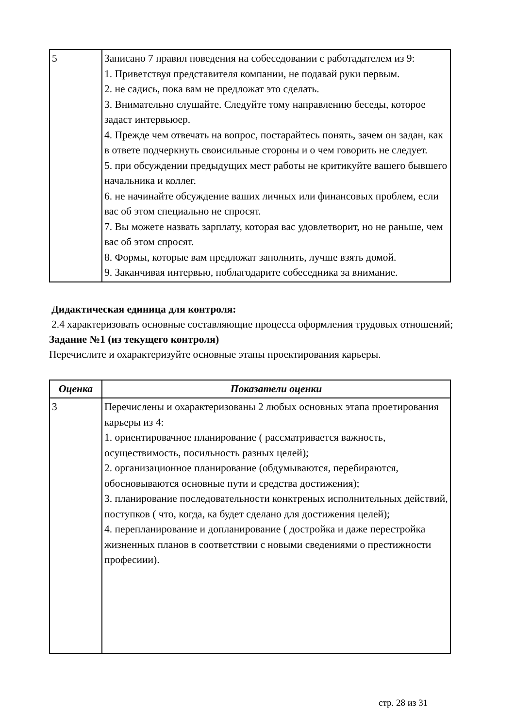| 5 | Записано 7 правил поведения на собеседовании с работадателем из 9: 1. Приветствуя представителя компании, не подавай руки первым. 2. не садись, пока вам не предложат это сделать. 3. Внимательно слушайте. Следуйте тому направлению беседы, которое задаст интервьюер. 4. Прежде чем отвечать на вопрос, постарайтесь понять, зачем он задан, как в ответе подчеркнуть своисильные стороны и о чем говорить не следует. 5. при обсуждении предыдущих мест работы не критикуйте вашего бывшего начальника и коллег. 6. не начинайте обсуждение ваших личных или финансовых проблем, если вас об этом специально не спросят. 7. Вы можете назвать зарплату, которая вас удовлетворит, но не раньше, чем вас об этом спросят. 8. Формы, которые вам предложат заполнить, лучше взять домой. 9. Заканчивая интервью, поблагодарите собеседника за внимание. |
Дидактическая единица для контроля:
2.4 характеризовать основные составляющие процесса оформления трудовых отношений;
Задание №1 (из текущего контроля)
Перечислите и охарактеризуйте основные этапы проектирования карьеры.
| Оценка | Показатели оценки |
| --- | --- |
| 3 | Перечислены и охарактеризованы 2 любых основных этапа проетирования карьеры из 4: 1. ориентировачное планирование ( рассматривается важность, осуществимость, посильность разных целей); 2. организационное планирование (обдумываются, перебираются, обосновываются основные пути и средства достижения); 3. планирование последовательности конктреных исполнительных действий, поступков ( что, когда, ка будет сделано для достижения целей); 4. перепланирование и допланирование ( достройка и даже перестройка жизненных планов в соответствии с новыми сведениями о престижности професиии). |
стр. 28 из 31